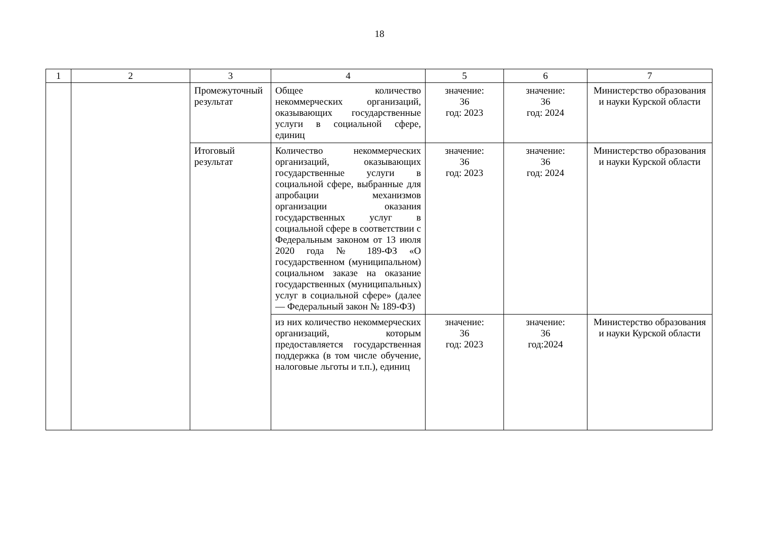18
| 1 | 2 | 3 | 4 | 5 | 6 | 7 |
| --- | --- | --- | --- | --- | --- | --- |
| | | Промежуточный результат | Общее количество некоммерческих организаций, оказывающих государственные услуги в социальной сфере, единиц | значение: 36 год: 2023 | значение: 36 год: 2024 | Министерство образования и науки Курской области |
| | | Итоговый результат | Количество некоммерческих организаций, оказывающих государственные услуги в социальной сфере, выбранные для апробации механизмов организации оказания государственных услуг в социальной сфере в соответствии с Федеральным законом от 13 июля 2020 года № 189-ФЗ «О государственном (муниципальном) социальном заказе на оказание государственных (муниципальных) услуг в социальной сфере» (далее — Федеральный закон № 189-ФЗ) | значение: 36 год: 2023 | значение: 36 год: 2024 | Министерство образования и науки Курской области |
| | | | из них количество некоммерческих организаций, которым предоставляется государственная поддержка (в том числе обучение, налоговые льготы и т.п.), единиц | значение: 36 год: 2023 | значение: 36 год:2024 | Министерство образования и науки Курской области |